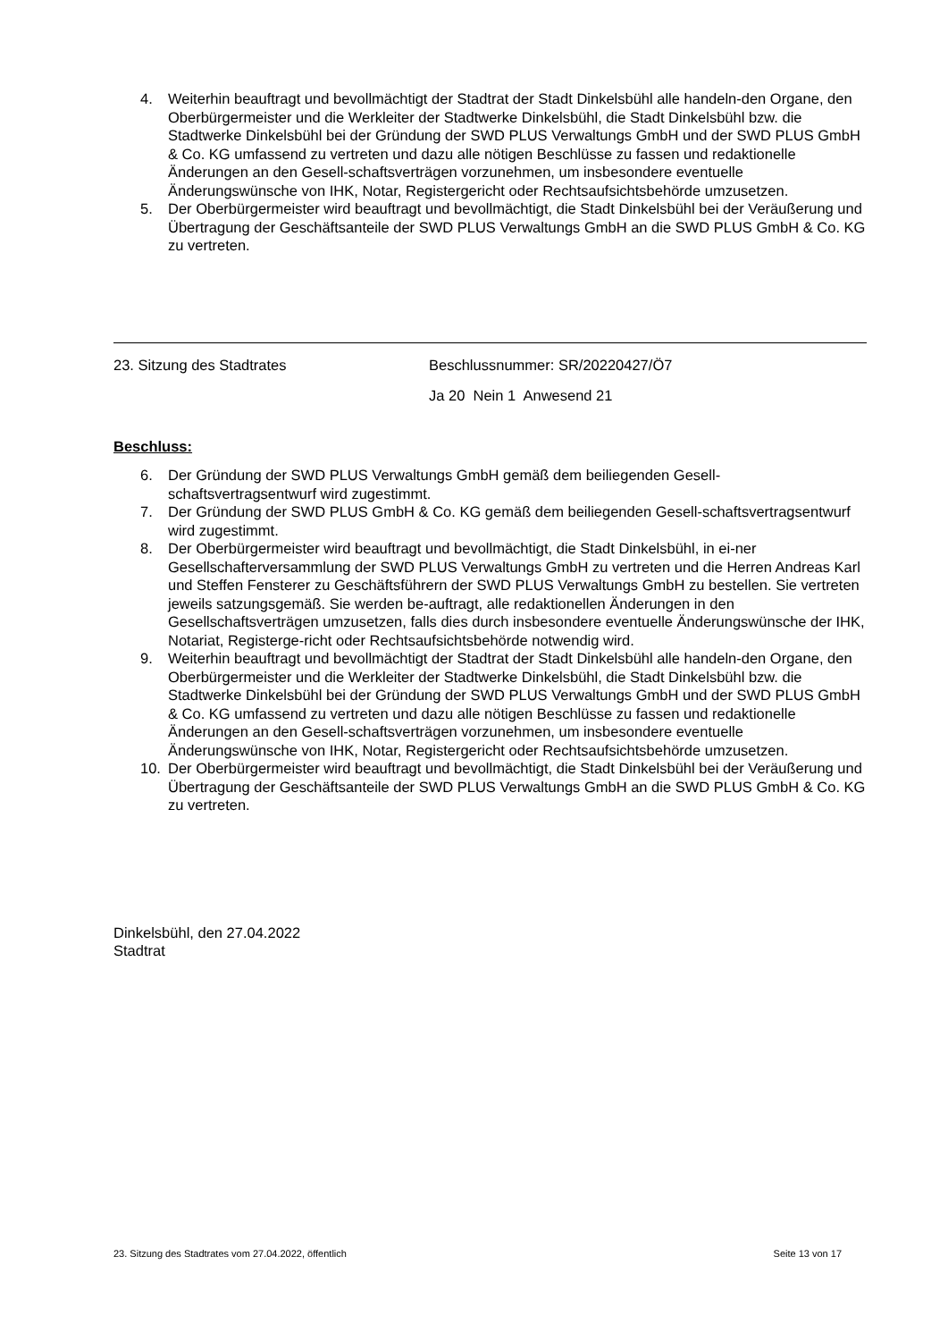4. Weiterhin beauftragt und bevollmächtigt der Stadtrat der Stadt Dinkelsbühl alle handeln-den Organe, den Oberbürgermeister und die Werkleiter der Stadtwerke Dinkelsbühl, die Stadt Dinkelsbühl bzw. die Stadtwerke Dinkelsbühl bei der Gründung der SWD PLUS Verwaltungs GmbH und der SWD PLUS GmbH & Co. KG umfassend zu vertreten und dazu alle nötigen Beschlüsse zu fassen und redaktionelle Änderungen an den Gesell-schaftsverträgen vorzunehmen, um insbesondere eventuelle Änderungswünsche von IHK, Notar, Registergericht oder Rechtsaufsichtsbehörde umzusetzen.
5. Der Oberbürgermeister wird beauftragt und bevollmächtigt, die Stadt Dinkelsbühl bei der Veräußerung und Übertragung der Geschäftsanteile der SWD PLUS Verwaltungs GmbH an die SWD PLUS GmbH & Co. KG zu vertreten.
23. Sitzung des Stadtrates Beschlussnummer: SR/20220427/Ö7
Ja 20 Nein 1 Anwesend 21
Beschluss:
6. Der Gründung der SWD PLUS Verwaltungs GmbH gemäß dem beiliegenden Gesell-schaftsvertragsentwurf wird zugestimmt.
7. Der Gründung der SWD PLUS GmbH & Co. KG gemäß dem beiliegenden Gesell-schaftsvertragsentwurf wird zugestimmt.
8. Der Oberbürgermeister wird beauftragt und bevollmächtigt, die Stadt Dinkelsbühl, in ei-ner Gesellschafterversammlung der SWD PLUS Verwaltungs GmbH zu vertreten und die Herren Andreas Karl und Steffen Fensterer zu Geschäftsführern der SWD PLUS Verwaltungs GmbH zu bestellen. Sie vertreten jeweils satzungsgemäß. Sie werden be-auftragt, alle redaktionellen Änderungen in den Gesellschaftsverträgen umzusetzen, falls dies durch insbesondere eventuelle Änderungswünsche der IHK, Notariat, Registerge-richt oder Rechtsaufsichtsbehörde notwendig wird.
9. Weiterhin beauftragt und bevollmächtigt der Stadtrat der Stadt Dinkelsbühl alle handeln-den Organe, den Oberbürgermeister und die Werkleiter der Stadtwerke Dinkelsbühl, die Stadt Dinkelsbühl bzw. die Stadtwerke Dinkelsbühl bei der Gründung der SWD PLUS Verwaltungs GmbH und der SWD PLUS GmbH & Co. KG umfassend zu vertreten und dazu alle nötigen Beschlüsse zu fassen und redaktionelle Änderungen an den Gesell-schaftsverträgen vorzunehmen, um insbesondere eventuelle Änderungswünsche von IHK, Notar, Registergericht oder Rechtsaufsichtsbehörde umzusetzen.
10. Der Oberbürgermeister wird beauftragt und bevollmächtigt, die Stadt Dinkelsbühl bei der Veräußerung und Übertragung der Geschäftsanteile der SWD PLUS Verwaltungs GmbH an die SWD PLUS GmbH & Co. KG zu vertreten.
Dinkelsbühl, den 27.04.2022
Stadtrat
23. Sitzung des Stadtrates vom 27.04.2022, öffentlich Seite 13 von 17